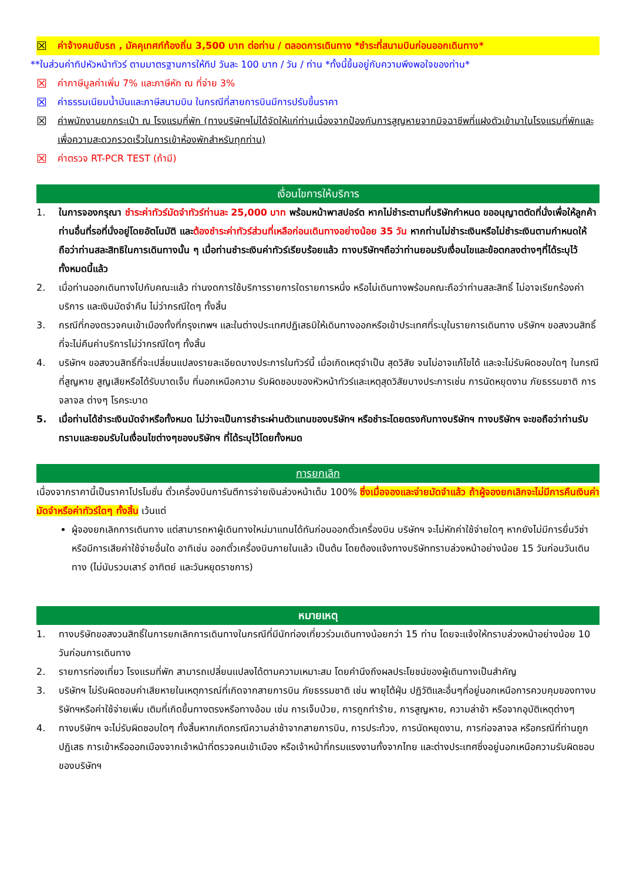☒ ค่าจ้างคนขับรถ , มัคคุเทศก์ท้องถิ่น 3,500 บาท ต่อท่าน / ตลอดการเดินทาง *ชำระที่สนามบินก่อนออกเดินทาง*
**ในส่วนค่าทิปหัวหน้าทัวร์ ตามมาตรฐานการให้ทิป วันละ 100 บาท / วัน / ท่าน *ทั้งนี้ขึ้นอยู่กับความพึงพอใจของท่าน*
☒ ค่าภาษีมูลค่าเพิ่ม 7% และภาษีหัก ณ ที่จ่าย 3%
☒ ค่าธรรมเนียมน้ำมันและภาษีสนามบิน ในกรณีที่สายการบินมีการปรับขึ้นราคา
☒ ค่าพนักงานยกกระเป๋า ณ โรงแรมที่พัก (ทางบริษัทฯไม่ได้จัดให้แก่ท่านเนื่องจากป้องกันการสูญหายจากมิจฉาชีพที่แฝงตัวเข้ามาในโรงแรมที่พักและเพื่อความสะดวกรวดเร็วในการเข้าห้องพักสำหรับทุกท่าน)
☒ ค่าตรวจ RT-PCR TEST (ถ้ามี)
เงื่อนไขการให้บริการ
1. ในการจองกรุณา ชำระค่าทัวร์มัดจำทัวร์ท่านละ 25,000 บาท พร้อมหน้าพาสปอร์ต หากไม่ชำระตามที่บริษัทกำหนด ขออนุญาตตัดที่นั่งเพื่อให้ลูกค้าท่านอื่นที่รอที่นั่งอยู่โดยอัตโนมัติ และต้องชำระค่าทัวร์ส่วนที่เหลือก่อนเดินทางอย่างน้อย 35 วัน หากท่านไม่ชำระเงินหรือไม่ชำระเงินตามกำหนดให้ถือว่าท่านสละสิทธิในการเดินทางนั้น ๆ เมื่อท่านชำระเงินค่าทัวร์เรียบร้อยแล้ว ทางบริษัทฯถือว่าท่านยอมรับเงื่อนไขและข้อตกลงต่างๆที่ได้ระบุไว้ทั้งหมดนี้แล้ว
2. เมื่อท่านออกเดินทางไปกับคณะแล้ว ท่านงดการใช้บริการรายการใดรายการหนึ่ง หรือไม่เดินทางพร้อมคณะถือว่าท่านสละสิทธิ์ ไม่อาจเรียกร้องค่าบริการ และเงินมัดจำคืน ไม่ว่ากรณีใดๆ ทั้งสิ้น
3. กรณีที่กองตรวจคนเข้าเมืองทั้งที่กรุงเทพฯ และในต่างประเทศปฏิเสธมิให้เดินทางออกหรือเข้าประเทศที่ระบุในรายการเดินทาง บริษัทฯ ขอสงวนสิทธิ์ที่จะไม่คืนค่าบริการไม่ว่ากรณีใดๆ ทั้งสิ้น
4. บริษัทฯ ขอสงวนสิทธิ์ที่จะเปลี่ยนแปลงรายละเอียดบางประการในทัวร์นี้ เมื่อเกิดเหตุจำเป็น สุดวิสัย จนไม่อาจแก้ไขได้ และจะไม่รับผิดชอบใดๆ ในกรณีที่สูญหาย สูญเสียหรือได้รับบาดเจ็บ ที่นอกเหนือความ รับผิดชอบของหัวหน้าทัวร์และเหตุสุดวิสัยบางประการเช่น การนัดหยุดงาน ภัยธรรมชาติ การจลาจล ต่างๆ โรคระบาด
5. เมื่อท่านได้ชำระเงินมัดจำหรือทั้งหมด ไม่ว่าจะเป็นการชำระผ่านตัวแทนของบริษัทฯ หรือชำระโดยตรงกับทางบริษัทฯ ทางบริษัทฯ จะขอถือว่าท่านรับทราบและยอมรับในเงื่อนไขต่างๆของบริษัทฯ ที่ได้ระบุไว้โดยทั้งหมด
การยกเลิก
เนื่องจากราคานี้เป็นราคาโปรโมชั่น ตั๋วเครื่องบินการันตีการจ่ายเงินล่วงหน้าเต็ม 100% ซึ่งเมื่อจองและจ่ายมัดจำแล้ว ถ้าผู้จองยกเลิกจะไม่มีการคืนเงินค่ามัดจำหรือค่าทัวร์ใดๆ ทั้งสิ้น เว้นแต่
ผู้จองยกเลิกการเดินทาง แต่สามารถหาผู้เดินทางใหม่มาแทนได้ทันก่อนออกตั๋วเครื่องบิน บริษัทฯ จะไม่หักค่าใช้จ่ายใดๆ หากยังไม่มีการยื่นวีซ่า หรือมีการเสียค่าใช้จ่ายอื่นใด อาทิเช่น ออกตั๋วเครื่องบินภายในแล้ว เป็นต้น โดยต้องแจ้งทางบริษัททราบล่วงหน้าอย่างน้อย 15 วันก่อนวันเดินทาง (ไม่นับรวมเสาร์ อาทิตย์ และวันหยุดราชการ)
หมายเหตุ
1. ทางบริษัทขอสงวนสิทธิ์ในการยกเลิกการเดินทางในกรณีที่มีนักท่องเที่ยวร่วมเดินทางน้อยกว่า 15 ท่าน โดยจะแจ้งให้ทราบล่วงหน้าอย่างน้อย 10 วันก่อนการเดินทาง
2. รายการท่องเที่ยว โรงแรมที่พัก สามารถเปลี่ยนแปลงได้ตามความเหมาะสม โดยคำนึงถึงผลประโยชน์ของผู้เดินทางเป็นสำคัญ
3. บริษัทฯ ไม่รับผิดชอบค่าเสียหายในเหตุการณ์ที่เกิดจากสายการบิน ภัยธรรมชาติ เช่น พายุไต้ฝุ่น ปฏิวัติและอื่นๆที่อยู่นอกเหนือการควบคุมของทางบริษัทฯหรือค่าใช้จ่ายเพิ่ม เติมที่เกิดขึ้นทางตรงหรือทางอ้อม เช่น การเจ็บป่วย, การถูกทำร้าย, การสูญหาย, ความล่าช้า หรือจากอุบัติเหตุต่างๆ
4. ทางบริษัทฯ จะไม่รับผิดชอบใดๆ ทั้งสิ้นหากเกิดกรณีความล่าช้าจากสายการบิน, การประท้วง, การนัดหยุดงาน, การก่อจลาจล หรือกรณีที่ท่านถูกปฏิเสธ การเข้าหรือออกเมืองจากเจ้าหน้าที่ตรวจคนเข้าเมือง หรือเจ้าหน้าที่กรมแรงงานทั้งจากไทย และต่างประเทศซึ่งอยู่นอกเหนือความรับผิดชอบของบริษัทฯ